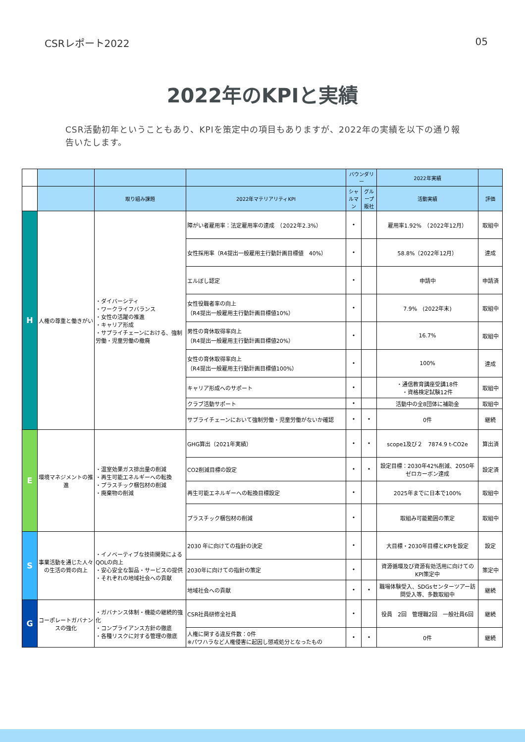CSRレポート2022 05
2022年のKPIと実績
CSR活動初年ということもあり、KPIを策定中の項目もありますが、2022年の実績を以下の通り報告いたします。
| | | | | バウンダリー | | 2022年実績 | |
| | | 取り組み課題 | 2022年マテリアリティKPI | シャルマン | グループ販社 | 活動実績 | 評価 |
| H | 人権の尊重と働きがい | ・ダイバーシティ ・ワークライフバランス ・女性の活躍の推進 ・キャリア形成 ・サプライチェーンにおける、強制労働・児童労働の撤廃 | 障がい者雇用率：法定雇用率の達成 （2022年2.3%） | • | | 雇用率1.92% （2022年12月） | 取組中 |
| | | | 女性採用率（R4提出一般雇用主行動計画目標値 40%） | • | | 58.8%（2022年12月） | 達成 |
| | | | エルぼし認定 | • | | 申請中 | 申請済 |
| | | | 女性役職者率の向上 （R4提出一般雇用主行動計画目標値10%） | • | | 7.9% (2022年末) | 取組中 |
| | | | 男性の育休取得率向上 （R4提出一般雇用主行動計画目標値20%） | • | | 16.7% | 取組中 |
| | | | 女性の育休取得率向上 （R4提出一般雇用主行動計画目標値100%） | • | | 100% | 達成 |
| | | | キャリア形成へのサポート | • | | ・通信教育講座受講18件 ・資格検定試験12件 | 取組中 |
| | | | クラブ活動サポート | • | | 活動中の全8団体に補助金 | 取組中 |
| | | | サプライチェーンにおいて強制労働・児童労働がないか確認 | • | • | 0件 | 継続 |
| E | 環境マネジメントの推進 | ・温室効果ガス排出量の削減 ・再生可能エネルギーへの転換 ・プラスチック梱包材の削減 ・廃棄物の削減 | GHG算出（2021年実績） | • | • | scope1及び２ 7874.9 t-CO2e | 算出済 |
| | | | CO2削減目標の設定 | • | • | 設定目標：2030年42%削減、2050年ゼロカーボン達成 | 設定済 |
| | | | 再生可能エネルギーへの転換目標設定 | • | | 2025年までに日本で100% | 取組中 |
| | | | プラスチック梱包材の削減 | • | | 取組み可能範囲の策定 | 取組中 |
| S | 事業活動を通じた人々の生活の質の向上 | ・イノベーティブな技術開発によるQOLの向上 ・安心安全な製品・サービスの提供 ・それぞれの地域社会への貢献 | 2030 年に向けての指針の決定 | • | | 大目標・2030年目標とKPIを設定 | 設定 |
| | | | 2030年に向けての指針の策定 | • | | 資源循環及び資源有効活用に向けてのKPI策定中 | 策定中 |
| | | | 地域社会への貢献 | • | • | 職場体験受入、SDGsセンターツアー訪問受入等、多数取組中 | 継続 |
| G | コーポレートガバナンスの強化 | ・ガバナンス体制・機能の継続的強化 ・コンプライアンス方針の徹底 ・各種リスクに対する管理の徹底 | CSR社員研修全社員 | • | | 役員 2回 管理職2回 一般社員6回 | 継続 |
| | | | 人権に関する違反件数：0件 ※パワハラなど人権侵害に起因し懲戒処分となったもの | • | • | 0件 | 継続 |